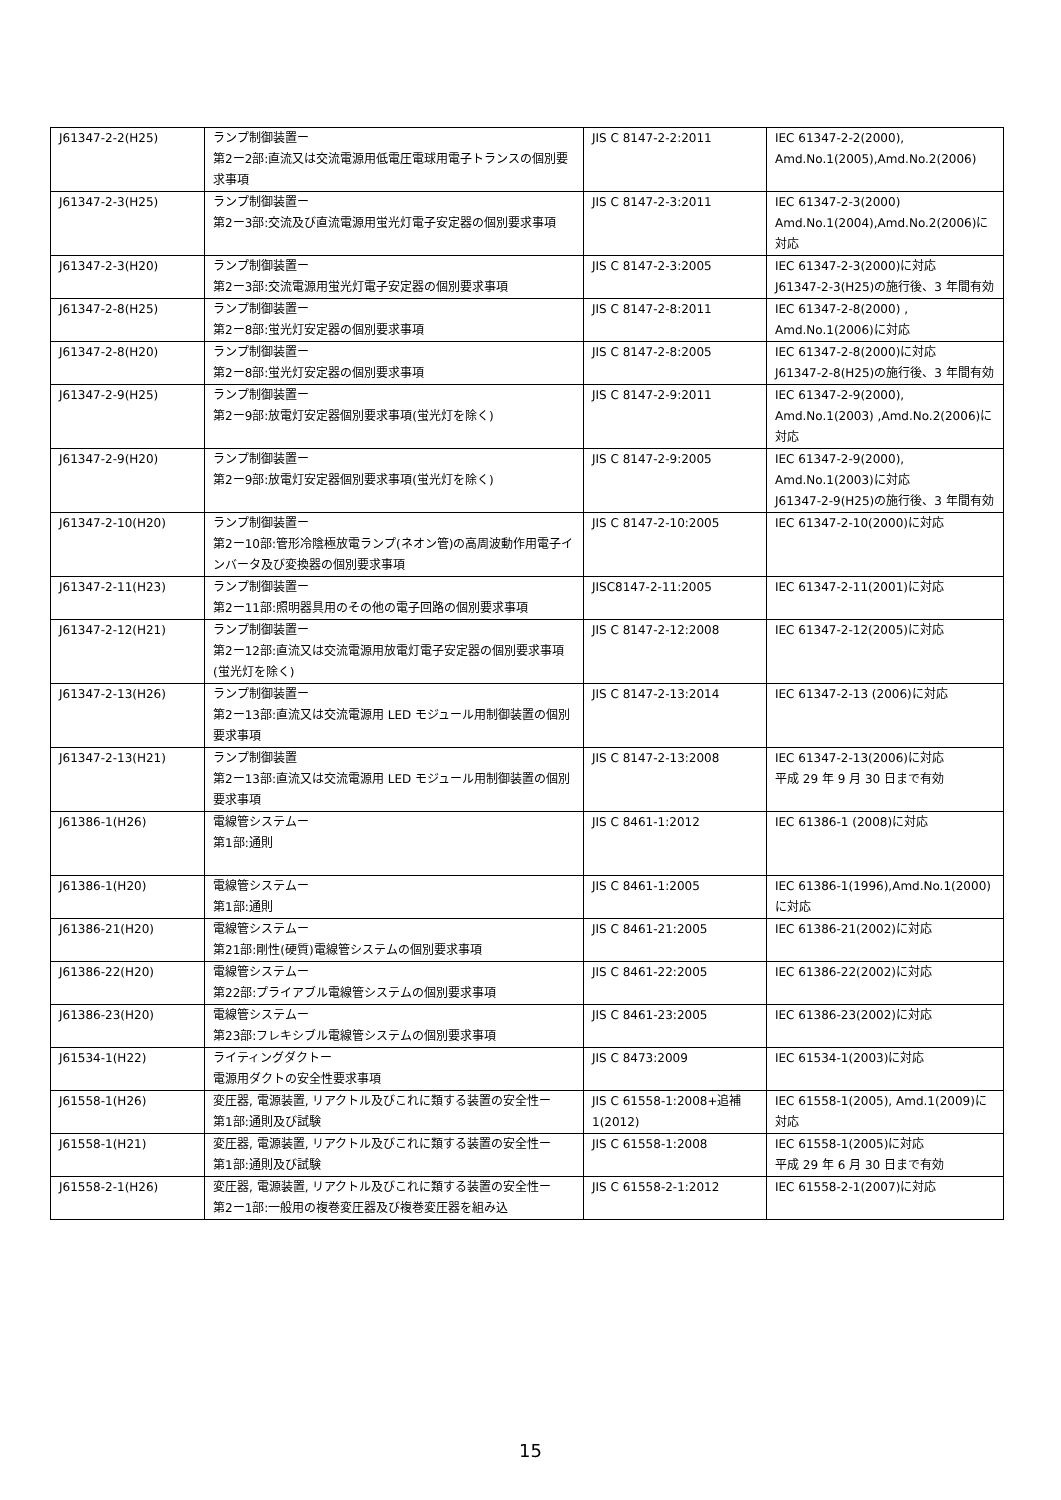| J61347-2-2(H25) | ランプ制御装置ー 第2ー2部:直流又は交流電源用低電圧電球用電子トランスの個別要求事項 | JIS C 8147-2-2:2011 | IEC 61347-2-2(2000), Amd.No.1(2005),Amd.No.2(2006) |
| J61347-2-3(H25) | ランプ制御装置ー 第2ー3部:交流及び直流電源用蛍光灯電子安定器の個別要求事項 | JIS C 8147-2-3:2011 | IEC 61347-2-3(2000) Amd.No.1(2004),Amd.No.2(2006)に対応 |
| J61347-2-3(H20) | ランプ制御装置ー 第2ー3部:交流電源用蛍光灯電子安定器の個別要求事項 | JIS C 8147-2-3:2005 | IEC 61347-2-3(2000)に対応 J61347-2-3(H25)の施行後、3 年間有効 |
| J61347-2-8(H25) | ランプ制御装置ー 第2ー8部:蛍光灯安定器の個別要求事項 | JIS C 8147-2-8:2011 | IEC 61347-2-8(2000) , Amd.No.1(2006)に対応 |
| J61347-2-8(H20) | ランプ制御装置ー 第2ー8部:蛍光灯安定器の個別要求事項 | JIS C 8147-2-8:2005 | IEC 61347-2-8(2000)に対応 J61347-2-8(H25)の施行後、3 年間有効 |
| J61347-2-9(H25) | ランプ制御装置ー 第2ー9部:放電灯安定器個別要求事項(蛍光灯を除く) | JIS C 8147-2-9:2011 | IEC 61347-2-9(2000), Amd.No.1(2003) ,Amd.No.2(2006)に対応 |
| J61347-2-9(H20) | ランプ制御装置ー 第2ー9部:放電灯安定器個別要求事項(蛍光灯を除く) | JIS C 8147-2-9:2005 | IEC 61347-2-9(2000), Amd.No.1(2003)に対応 J61347-2-9(H25)の施行後、3 年間有効 |
| J61347-2-10(H20) | ランプ制御装置ー 第2ー10部:管形冷陰極放電ランプ(ネオン管)の高周波動作用電子インバータ及び変換器の個別要求事項 | JIS C 8147-2-10:2005 | IEC 61347-2-10(2000)に対応 |
| J61347-2-11(H23) | ランプ制御装置ー 第2ー11部:照明器具用のその他の電子回路の個別要求事項 | JISC8147-2-11:2005 | IEC 61347-2-11(2001)に対応 |
| J61347-2-12(H21) | ランプ制御装置ー 第2ー12部:直流又は交流電源用放電灯電子安定器の個別要求事項(蛍光灯を除く) | JIS C 8147-2-12:2008 | IEC 61347-2-12(2005)に対応 |
| J61347-2-13(H26) | ランプ制御装置ー 第2ー13部:直流又は交流電源用 LED モジュール用制御装置の個別要求事項 | JIS C 8147-2-13:2014 | IEC 61347-2-13 (2006)に対応 |
| J61347-2-13(H21) | ランプ制御装置 第2ー13部:直流又は交流電源用 LED モジュール用制御装置の個別要求事項 | JIS C 8147-2-13:2008 | IEC 61347-2-13(2006)に対応 平成 29 年 9 月 30 日まで有効 |
| J61386-1(H26) | 電線管システムー 第1部:通則 | JIS C 8461-1:2012 | IEC 61386-1 (2008)に対応 |
| J61386-1(H20) | 電線管システムー 第1部:通則 | JIS C 8461-1:2005 | IEC 61386-1(1996),Amd.No.1(2000)に対応 |
| J61386-21(H20) | 電線管システムー 第21部:剛性(硬質)電線管システムの個別要求事項 | JIS C 8461-21:2005 | IEC 61386-21(2002)に対応 |
| J61386-22(H20) | 電線管システムー 第22部:プライアブル電線管システムの個別要求事項 | JIS C 8461-22:2005 | IEC 61386-22(2002)に対応 |
| J61386-23(H20) | 電線管システムー 第23部:フレキシブル電線管システムの個別要求事項 | JIS C 8461-23:2005 | IEC 61386-23(2002)に対応 |
| J61534-1(H22) | ライティングダクトー 電源用ダクトの安全性要求事項 | JIS C 8473:2009 | IEC 61534-1(2003)に対応 |
| J61558-1(H26) | 変圧器, 電源装置, リアクトル及びこれに類する装置の安全性ー 第1部:通則及び試験 | JIS C 61558-1:2008+追補1(2012) | IEC 61558-1(2005), Amd.1(2009)に対応 |
| J61558-1(H21) | 変圧器, 電源装置, リアクトル及びこれに類する装置の安全性ー 第1部:通則及び試験 | JIS C 61558-1:2008 | IEC 61558-1(2005)に対応 平成 29 年 6 月 30 日まで有効 |
| J61558-2-1(H26) | 変圧器, 電源装置, リアクトル及びこれに類する装置の安全性ー 第2ー1部:一般用の複巻変圧器及び複巻変圧器を組み込 | JIS C 61558-2-1:2012 | IEC 61558-2-1(2007)に対応 |
15